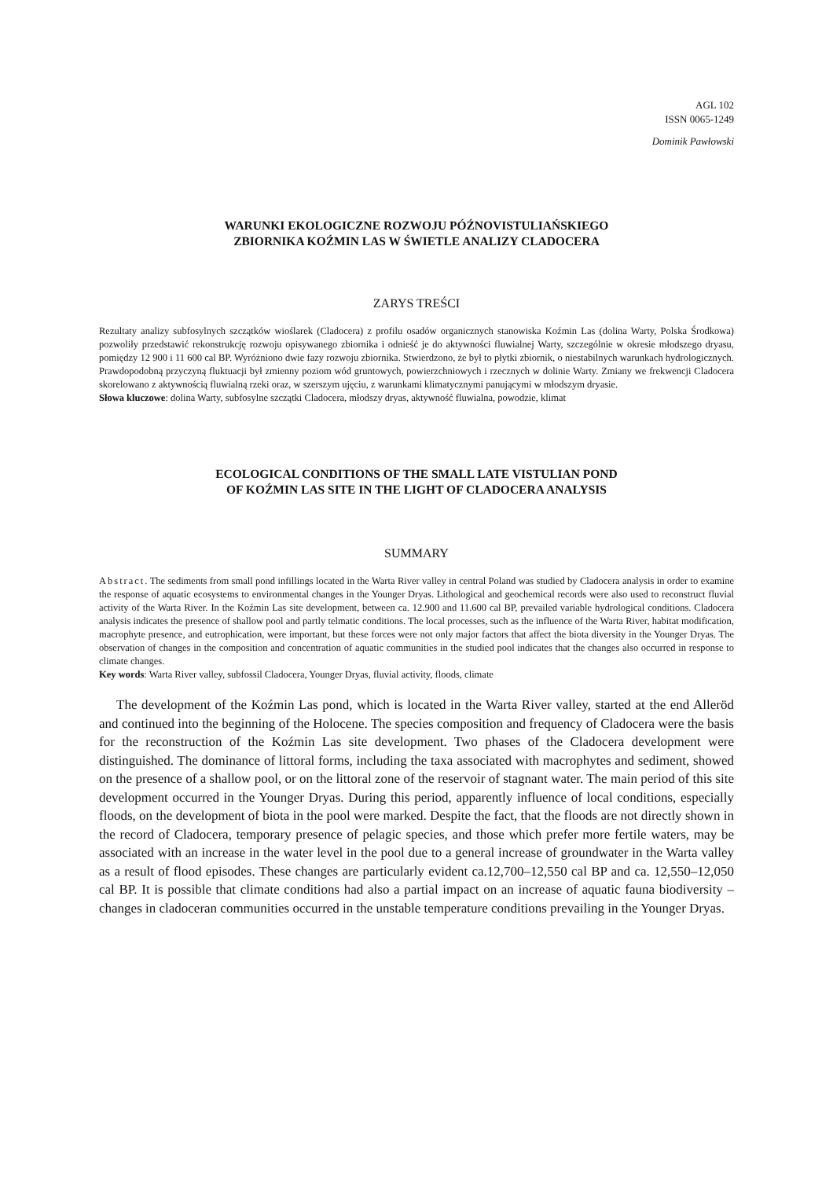AGL 102
ISSN 0065-1249
Dominik Pawłowski
WARUNKI EKOLOGICZNE ROZWOJU PÓŹNOVISTULIAŃSKIEGO
ZBIORNIKA KOŹMIN LAS W ŚWIETLE ANALIZY CLADOCERA
ZARYS TREŚCI
Rezultaty analizy subfosylnych szczątków wioślarek (Cladocera) z profilu osadów organicznych stanowiska Koźmin Las (dolina Warty, Polska Środkowa) pozwoliły przedstawić rekonstrukcję rozwoju opisywanego zbiornika i odnieść je do aktywności fluwialnej Warty, szczególnie w okresie młodszego dryasu, pomiędzy 12 900 i 11 600 cal BP. Wyróżniono dwie fazy rozwoju zbiornika. Stwierdzono, że był to płytki zbiornik, o niestabilnych warunkach hydrologicznych. Prawdopodobną przyczyną fluktuacji był zmienny poziom wód gruntowych, powierzchniowych i rzecznych w dolinie Warty. Zmiany we frekwencji Cladocera skorelowano z aktywnością fluwialną rzeki oraz, w szerszym ujęciu, z warunkami klimatycznymi panującymi w młodszym dryasie.
Słowa kluczowe: dolina Warty, subfosylne szczątki Cladocera, młodszy dryas, aktywność fluwialna, powodzie, klimat
ECOLOGICAL CONDITIONS OF THE SMALL LATE VISTULIAN POND
OF KOŹMIN LAS SITE IN THE LIGHT OF CLADOCERA ANALYSIS
SUMMARY
Abstract. The sediments from small pond infillings located in the Warta River valley in central Poland was studied by Cladocera analysis in order to examine the response of aquatic ecosystems to environmental changes in the Younger Dryas. Lithological and geochemical records were also used to reconstruct fluvial activity of the Warta River. In the Koźmin Las site development, between ca. 12.900 and 11.600 cal BP, prevailed variable hydrological conditions. Cladocera analysis indicates the presence of shallow pool and partly telmatic conditions. The local processes, such as the influence of the Warta River, habitat modification, macrophyte presence, and eutrophication, were important, but these forces were not only major factors that affect the biota diversity in the Younger Dryas. The observation of changes in the composition and concentration of aquatic communities in the studied pool indicates that the changes also occurred in response to climate changes.
Key words: Warta River valley, subfossil Cladocera, Younger Dryas, fluvial activity, floods, climate
The development of the Koźmin Las pond, which is located in the Warta River valley, started at the end Alleröd and continued into the beginning of the Holocene. The species composition and frequency of Cladocera were the basis for the reconstruction of the Koźmin Las site development. Two phases of the Cladocera development were distinguished. The dominance of littoral forms, including the taxa associated with macrophytes and sediment, showed on the presence of a shallow pool, or on the littoral zone of the reservoir of stagnant water. The main period of this site development occurred in the Younger Dryas. During this period, apparently influence of local conditions, especially floods, on the development of biota in the pool were marked. Despite the fact, that the floods are not directly shown in the record of Cladocera, temporary presence of pelagic species, and those which prefer more fertile waters, may be associated with an increase in the water level in the pool due to a general increase of groundwater in the Warta valley as a result of flood episodes. These changes are particularly evident ca.12,700–12,550 cal BP and ca. 12,550–12,050 cal BP. It is possible that climate conditions had also a partial impact on an increase of aquatic fauna biodiversity – changes in cladoceran communities occurred in the unstable temperature conditions prevailing in the Younger Dryas.